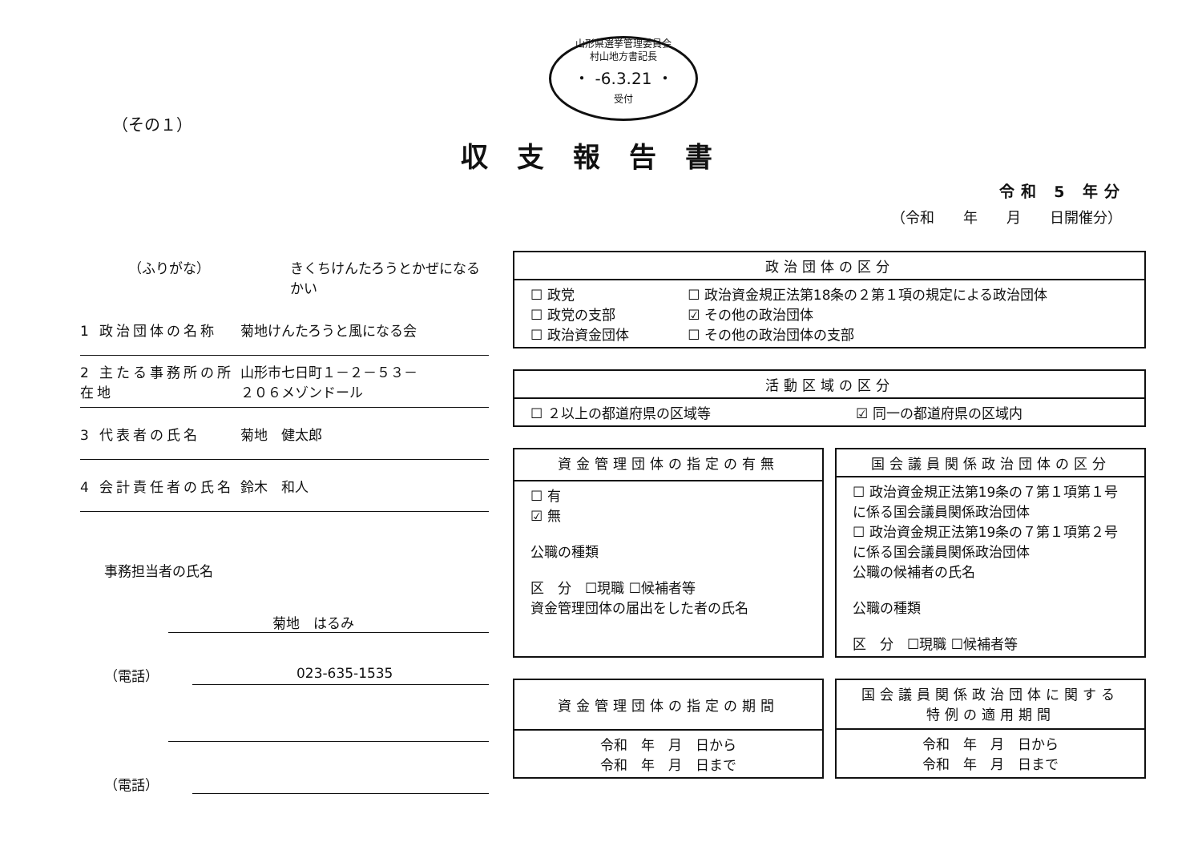山形県選挙管理委員会
村山地方書記長
・ -6.3.21 ・
受付
（その１）
収支報告書
令和 5 年分
（令和　　年　　月　　日開催分）
（ふりがな） きくちけんたろうとかぜになるかい
1 政治団体の名称 菊地けんたろうと風になる会
2 主たる事務所の所在地
山形市七日町１－２－５３－
２０６メゾンドール
3 代表者の氏名 菊地　健太郎
4 会計責任者の氏名 鈴木　和人
事務担当者の氏名
菊地　はるみ
（電話） 023-635-1535
（電話）
| 政治団体の区分 | |
| --- | --- |
| ☐ 政党 ☐ 政党の支部 ☐ 政治資金団体 | ☐ 政治資金規正法第18条の２第１項の規定による政治団体 ☑ その他の政治団体 ☐ その他の政治団体の支部 |
| 活動区域の区分 | |
| --- | --- |
| ☐ ２以上の都道府県の区域等 | ☑ 同一の都道府県の区域内 |
| 資金管理団体の指定の有無 |
| --- |
| ☐ 有 ☑ 無 公職の種類 区 分 ☐現職 ☐候補者等 資金管理団体の届出をした者の氏名 |
| 国会議員関係政治団体の区分 |
| --- |
| ☐ 政治資金規正法第19条の７第１項第１号に係る国会議員関係政治団体 ☐ 政治資金規正法第19条の７第１項第２号に係る国会議員関係政治団体 公職の候補者の氏名 公職の種類 区 分 ☐現職 ☐候補者等 |
| 資金管理団体の指定の期間 |
| --- |
| 令和 年 月 日から 令和 年 月 日まで |
| 国会議員関係政治団体に関する 特例の適用期間 |
| --- |
| 令和 年 月 日から 令和 年 月 日まで |